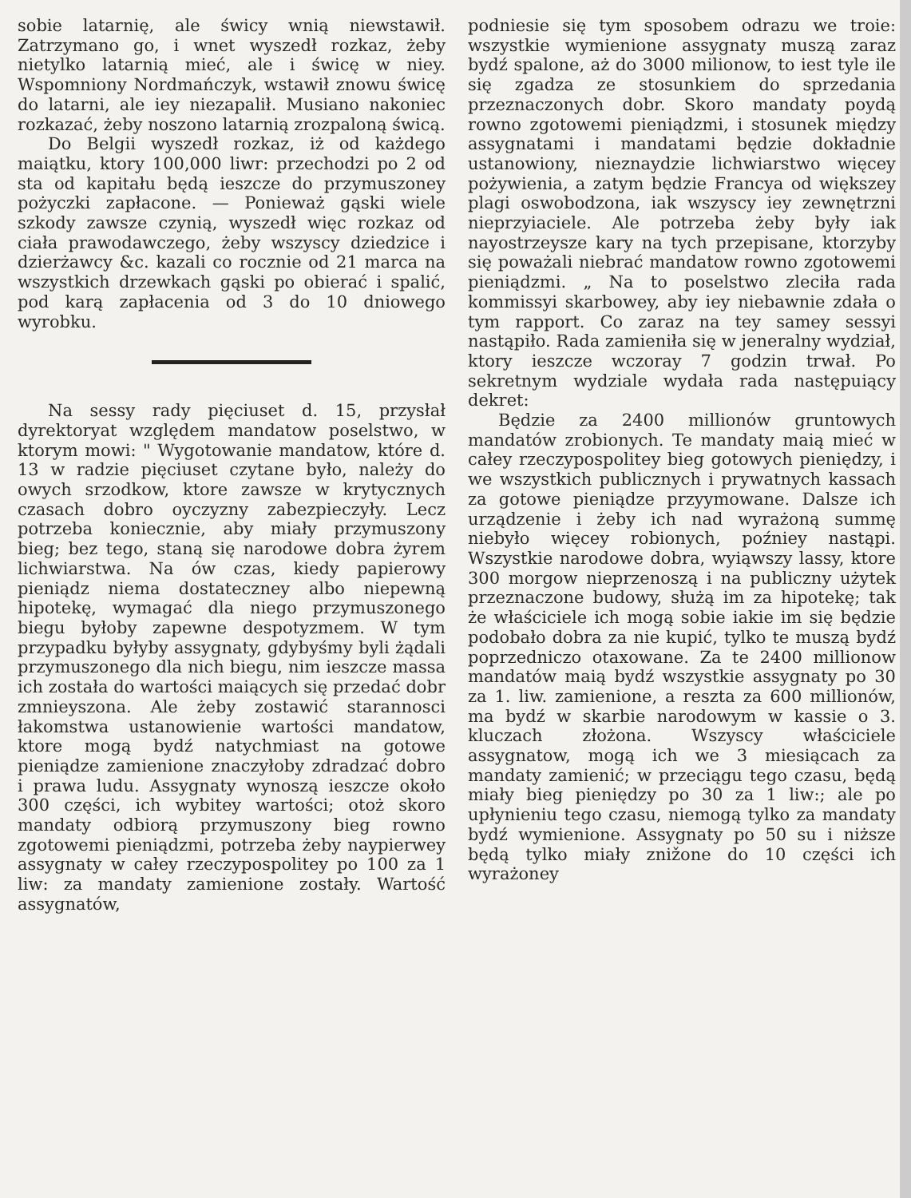sobie latarnię, ale świcy wnią niewstawił. Zatrzymano go, i wnet wyszedł rozkaz, żeby nietylko latarnią mieć, ale i świcę w niey. Wspomniony Nordmańczyk, wstawił znowu świcę do latarni, ale iey niezapalił. Musiano nakoniec rozkazać, żeby noszono latarnią zrozpaloną świcą.
Do Belgii wyszedł rozkaz, iż od każdego maiątku, ktory 100,000 liwr: przechodzi po 2 od sta od kapitału będą ieszcze do przymuszoney pożyczki zapłacone. — Ponieważ gąski wiele szkody zawsze czynią, wyszedł więc rozkaz od ciała prawodawczego, żeby wszyscy dziedzice i dzierżawcy &c. kazali co rocznie od 21 marca na wszystkich drzewkach gąski po obierać i spalić, pod karą zapłacenia od 3 do 10 dniowego wyrobku.
Na sessy rady pięciuset d. 15, przysłał dyrektoryat względem mandatow poselstwo, w ktorym mowi: " Wygotowanie mandatow, które d. 13 w radzie pięciuset czytane było, należy do owych srzodkow, ktore zawsze w krytycznych czasach dobro oyczyzny zabezpieczyły. Lecz potrzeba koniecznie, aby miały przymuszony bieg; bez tego, staną się narodowe dobra żyrem lichwiarstwa. Na ów czas, kiedy papierowy pieniądz niema dostateczney albo niepewną hipotekę, wymagać dla niego przymuszonego biegu byłoby zapewne despotyzmem. W tym przypadku byłyby assygnaty, gdybyśmy byli żądali przymuszonego dla nich biegu, nim ieszcze massa ich została do wartości maiących się przedać dobr zmnieyszona. Ale żeby zostawić starannosci łakomstwa ustanowienie wartości mandatow, ktore mogą bydź natychmiast na gotowe pieniądze zamienione znaczyłoby zdradzać dobro i prawa ludu. Assygnaty wynoszą ieszcze około 300 części, ich wybitey wartości; otoż skoro mandaty odbiorą przymuszony bieg rowno zgotowemi pieniądzmi, potrzeba żeby naypierwey assygnaty w całey rzeczypospolitey po 100 za 1 liw: za mandaty zamienione zostały. Wartość assygnatów,
podniesie się tym sposobem odrazu we troie: wszystkie wymienione assygnaty muszą zaraz bydź spalone, aż do 3000 milionow, to iest tyle ile się zgadza ze stosunkiem do sprzedania przeznaczonych dobr. Skoro mandaty poydą rowno zgotowemi pieniądzmi, i stosunek między assygnatami i mandatami będzie dokładnie ustanowiony, nieznaydzie lichwiarstwo więcey pożywienia, a zatym będzie Francya od większey plagi oswobodzona, iak wszyscy iey zewnętrzni nieprzyiaciele. Ale potrzeba żeby były iak nayostrzeysze kary na tych przepisane, ktorzyby się poważali niebrać mandatow rowno zgotowemi pieniądzmi. „ Na to poselstwo zleciła rada kommissyi skarbowey, aby iey niebawnie zdała o tym rapport. Co zaraz na tey samey sessyi nastąpiło. Rada zamieniła się w jeneralny wydział, ktory ieszcze wczoray 7 godzin trwał. Po sekretnym wydziale wydała rada następuiący dekret:
Będzie za 2400 millionów gruntowych mandatów zrobionych. Te mandaty maią mieć w całey rzeczypospolitey bieg gotowych pieniędzy, i we wszystkich publicznych i prywatnych kassach za gotowe pieniądze przyymowane. Dalsze ich urządzenie i żeby ich nad wyrażoną summę niebyło więcey robionych, poźniey nastąpi. Wszystkie narodowe dobra, wyiąwszy lassy, ktore 300 morgow nieprzenoszą i na publiczny użytek przeznaczone budowy, służą im za hipotekę; tak że właściciele ich mogą sobie iakie im się będzie podobało dobra za nie kupić, tylko te muszą bydź poprzedniczo otaxowane. Za te 2400 millionow mandatów maią bydź wszystkie assygnaty po 30 za 1. liw. zamienione, a reszta za 600 millionów, ma bydź w skarbie narodowym w kassie o 3. kluczach złożona. Wszyscy właściciele assygnatow, mogą ich we 3 miesiącach za mandaty zamienić; w przeciągu tego czasu, będą miały bieg pieniędzy po 30 za 1 liw:; ale po upłynieniu tego czasu, niemogą tylko za mandaty bydź wymienione. Assygnaty po 50 su i niższe będą tylko miały znižone do 10 części ich wyrażoney